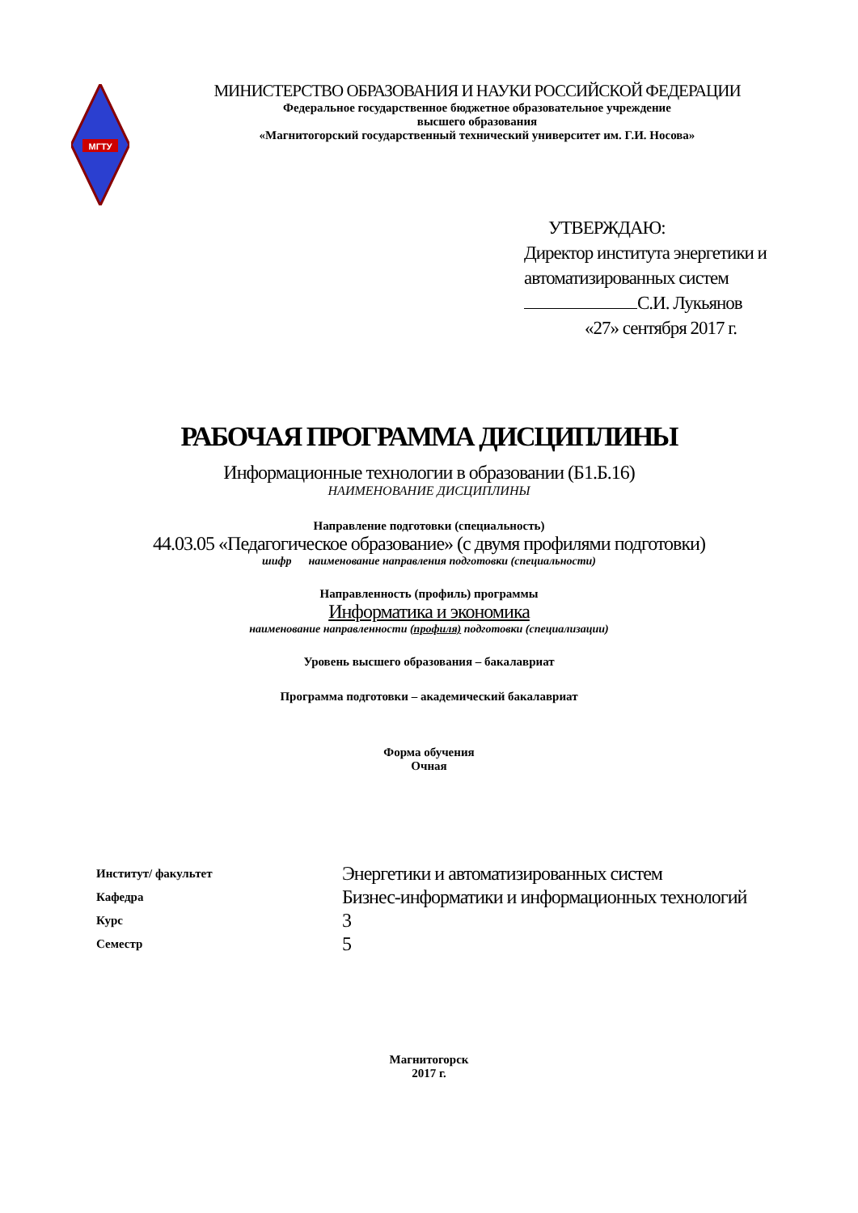МГТУ
МИНИСТЕРСТВО ОБРАЗОВАНИЯ И НАУКИ РОССИЙСКОЙ ФЕДЕРАЦИИ
Федеральное государственное бюджетное образовательное учреждение
высшего образования
«Магнитогорский государственный технический университет им. Г.И. Носова»
УТВЕРЖДАЮ:
Директор института энергетики и
автоматизированных систем
С.И. Лукьянов
«27» сентября 2017 г.
РАБОЧАЯ ПРОГРАММА ДИСЦИПЛИНЫ
Информационные технологии в образовании (Б1.Б.16)
НАИМЕНОВАНИЕ ДИСЦИПЛИНЫ
Направление подготовки (специальность)
44.03.05 «Педагогическое образование» (с двумя профилями подготовки)
шифр наименование направления подготовки (специальности)
Направленность (профиль) программы
Информатика и экономика
наименование направленности (профиля) подготовки (специализации)
Уровень высшего образования – бакалавриат
Программа подготовки – академический бакалавриат
Форма обучения
Очная
| Институт/ факультет | Энергетики и автоматизированных систем |
| Кафедра | Бизнес-информатики и информационных технологий |
| Курс | 3 |
| Семестр | 5 |
Магнитогорск
2017 г.